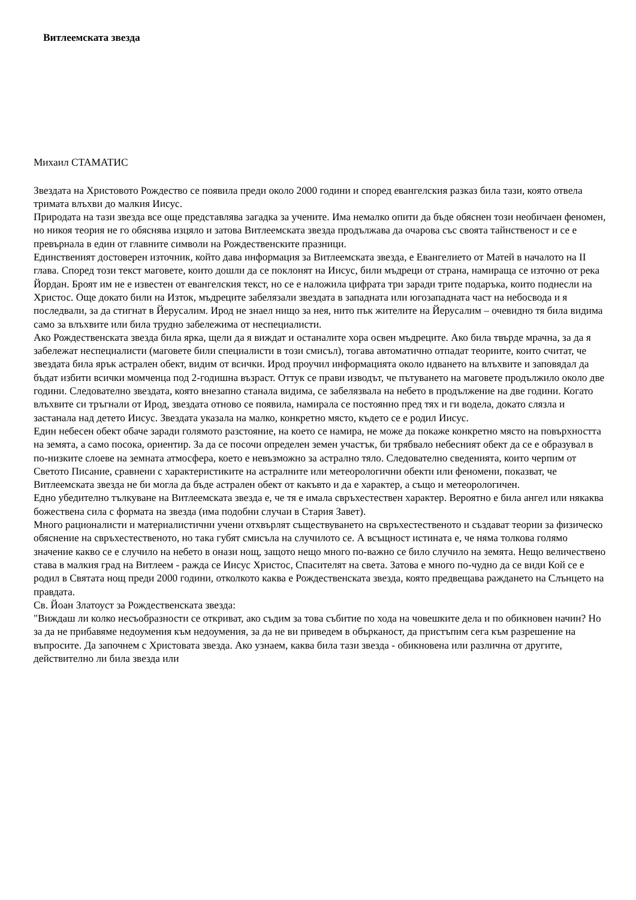Витлеемската звезда
Михаил СТАМАТИС
Звездата на Христовото Рождество се появила преди около 2000 години и според евангелския разказ била тази, която отвела тримата влъхви до малкия Иисус.
Природата на тази звезда все още представлява загадка за учените. Има немалко опити да бъде обяснен този необичаен феномен, но никоя теория не го обяснява изцяло и затова Витлеемската звезда продължава да очарова със своята тайнственост и се е превърнала в един от главните символи на Рождественските празници.
Единственият достоверен източник, който дава информация за Витлеемската звезда, е Евангелието от Матей в началото на II глава. Според този текст маговете, които дошли да се поклонят на Иисус, били мъдреци от страна, намираща се източно от река Йордан. Броят им не е известен от евангелския текст, но се е наложила цифрата три заради трите подаръка, които поднесли на Христос. Още докато били на Изток, мъдреците забелязали звездата в западната или югозападната част на небосвода и я последвали, за да стигнат в Йерусалим. Ирод не знаел нищо за нея, нито пък жителите на Йерусалим – очевидно тя била видима само за влъхвите или била трудно забележима от неспециалисти.
Ако Рождественската звезда била ярка, щели да я виждат и останалите хора освен мъдреците. Ако била твърде мрачна, за да я забележат неспециалисти (маговете били специалисти в този смисъл), тогава автоматично отпадат теориите, които считат, че звездата била ярък астрален обект, видим от всички. Ирод проучил информацията около идването на влъхвите и заповядал да бъдат избити всички момченца под 2-годишна възраст. Оттук се прави изводът, че пътуването на маговете продължило около две години. Следователно звездата, която внезапно станала видима, се забелязвала на небето в продължение на две години. Когато влъхвите си тръгнали от Ирод, звездата отново се появила, намирала се постоянно пред тях и ги водела, докато слязла и застанала над детето Иисус. Звездата указала на малко, конкретно място, където се е родил Иисус.
Един небесен обект обаче заради голямото разстояние, на което се намира, не може да покаже конкретно място на повърхността на земята, а само посока, ориентир. За да се посочи определен земен участък, би трябвало небесният обект да се е образувал в по-низките слоеве на земната атмосфера, което е невъзможно за астрално тяло. Следователно сведенията, които черпим от Светото Писание, сравнени с характеристиките на астралните или метеорологични обекти или феномени, показват, че Витлеемската звезда не би могла да бъде астрален обект от какъвто и да е характер, а също и метеорологичен.
Едно убедително тълкуване на Витлеемската звезда е, че тя е имала свръхестествен характер. Вероятно е била ангел или някаква божествена сила с формата на звезда (има подобни случаи в Стария Завет).
Много рационалисти и материалистични учени отхвърлят съществуването на свръхестественото и създават теории за физическо обяснение на свръхестественото, но така губят смисъла на случилото се. А всъщност истината е, че няма толкова голямо значение какво се е случило на небето в онази нощ, защото нещо много по-важно се било случило на земята. Нещо величествено става в малкия град на Витлеем - ражда се Иисус Христос, Спасителят на света. Затова е много по-чудно да се види Кой се е родил в Святата нощ преди 2000 години, отколкото каква е Рождественската звезда, която предвещава раждането на Слънцето на правдата.
Св. Йоан Златоуст за Рождественската звезда:
"Виждаш ли колко несъобразности се откриват, ако съдим за това събитие по хода на човешките дела и по обикновен начин? Но за да не прибавяме недоумения към недоумения, за да не ви приведем в обърканост, да пристъпим сега към разрешение на въпросите. Да започнем с Христовата звезда. Ако узнаем, каква била тази звезда - обикновена или различна от другите, действително ли била звезда или